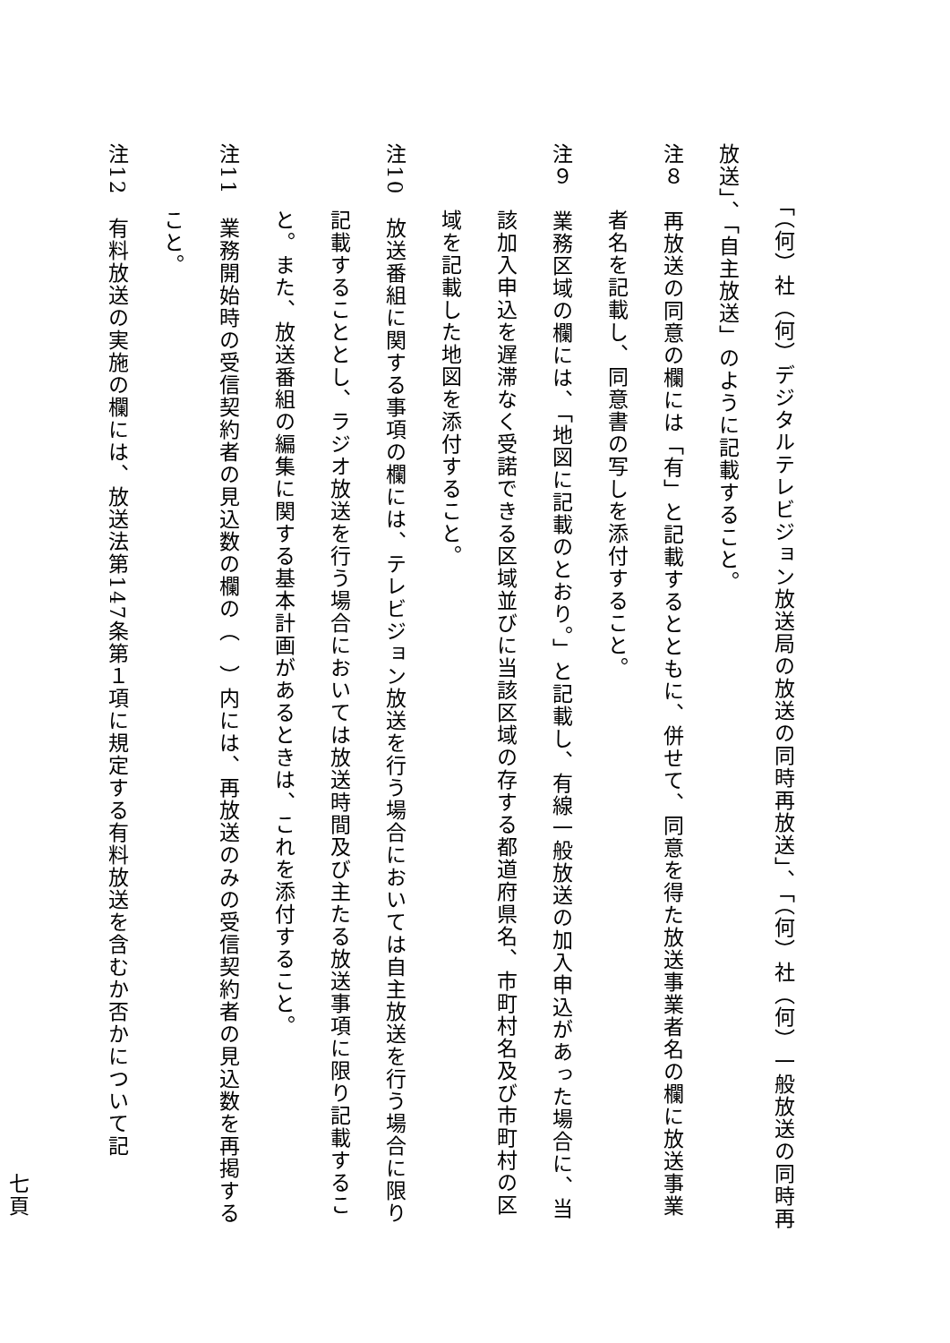「（何）社（何）デジタルテレビジョン放送局の放送の同時再放送」、「（何）社（何）一般放送の同時再放送」、「自主放送」のように記載すること。
注８　再放送の同意の欄には「有」と記載するとともに、併せて、同意を得た放送事業者名の欄に放送事業者名を記載し、同意書の写しを添付すること。
注９　業務区域の欄には、「地図に記載のとおり。」と記載し、有線一般放送の加入申込があった場合に、当該加入申込を遅滞なく受諾できる区域並びに当該区域の存する都道府県名、市町村名及び市町村の区域を記載した地図を添付すること。
注10　放送番組に関する事項の欄には、テレビジョン放送を行う場合においては自主放送を行う場合に限り記載することとし、ラジオ放送を行う場合においては放送時間及び主たる放送事項に限り記載すること。また、放送番組の編集に関する基本計画があるときは、これを添付すること。
注11　業務開始時の受信契約者の見込数の欄の（　）内には、再放送のみの受信契約者の見込数を再掲すること。
注12　有料放送の実施の欄には、放送法第147条第１項に規定する有料放送を含むか否かについて記
七頁